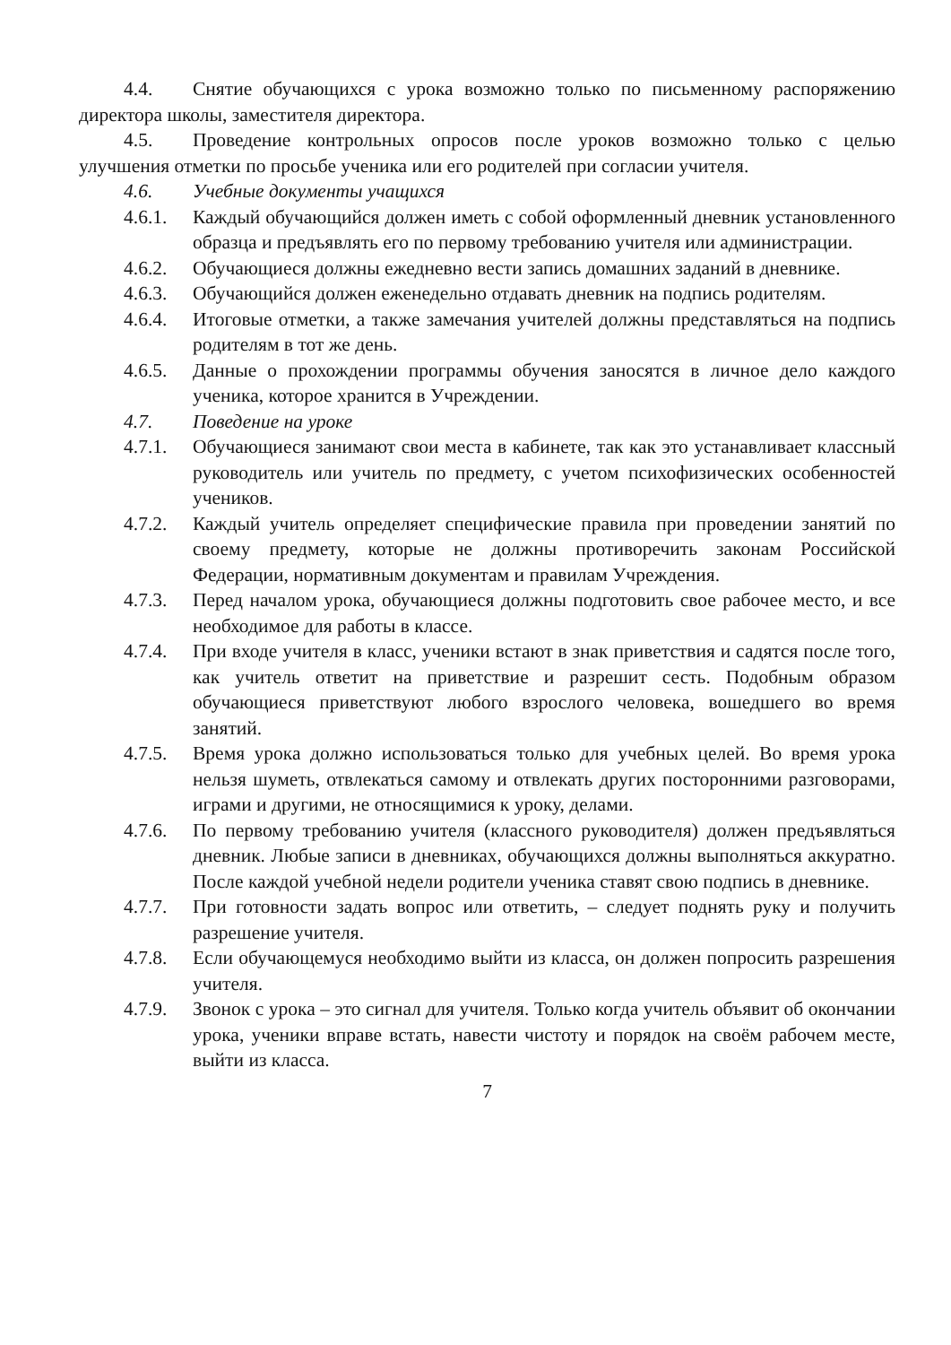4.4. Снятие обучающихся с урока возможно только по письменному распоряжению директора школы, заместителя директора.
4.5. Проведение контрольных опросов после уроков возможно только с целью улучшения отметки по просьбе ученика или его родителей при согласии учителя.
4.6. Учебные документы учащихся
4.6.1.
Каждый обучающийся должен иметь с собой оформленный дневник установленного образца и предъявлять его по первому требованию учителя или администрации.
4.6.2.
Обучающиеся должны ежедневно вести запись домашних заданий в дневнике.
4.6.3.
Обучающийся должен еженедельно отдавать дневник на подпись родителям.
4.6.4.
Итоговые отметки, а также замечания учителей должны представляться на подпись родителям в тот же день.
4.6.5.
Данные о прохождении программы обучения заносятся в личное дело каждого ученика, которое хранится в Учреждении.
4.7. Поведение на уроке
4.7.1.
Обучающиеся занимают свои места в кабинете, так как это устанавливает классный руководитель или учитель по предмету, с учетом психофизических особенностей учеников.
4.7.2.
Каждый учитель определяет специфические правила при проведении занятий по своему предмету, которые не должны противоречить законам Российской Федерации, нормативным документам и правилам Учреждения.
4.7.3.
Перед началом урока, обучающиеся должны подготовить свое рабочее место, и все необходимое для работы в классе.
4.7.4.
При входе учителя в класс, ученики встают в знак приветствия и садятся после того, как учитель ответит на приветствие и разрешит сесть. Подобным образом обучающиеся приветствуют любого взрослого человека, вошедшего во время занятий.
4.7.5.
Время урока должно использоваться только для учебных целей. Во время урока нельзя шуметь, отвлекаться самому и отвлекать других посторонними разговорами, играми и другими, не относящимися к уроку, делами.
4.7.6.
По первому требованию учителя (классного руководителя) должен предъявляться дневник. Любые записи в дневниках, обучающихся должны выполняться аккуратно. После каждой учебной недели родители ученика ставят свою подпись в дневнике.
4.7.7.
При готовности задать вопрос или ответить, – следует поднять руку и получить разрешение учителя.
4.7.8.
Если обучающемуся необходимо выйти из класса, он должен попросить разрешения учителя.
4.7.9.
Звонок с урока – это сигнал для учителя. Только когда учитель объявит об окончании урока, ученики вправе встать, навести чистоту и порядок на своём рабочем месте, выйти из класса.
7